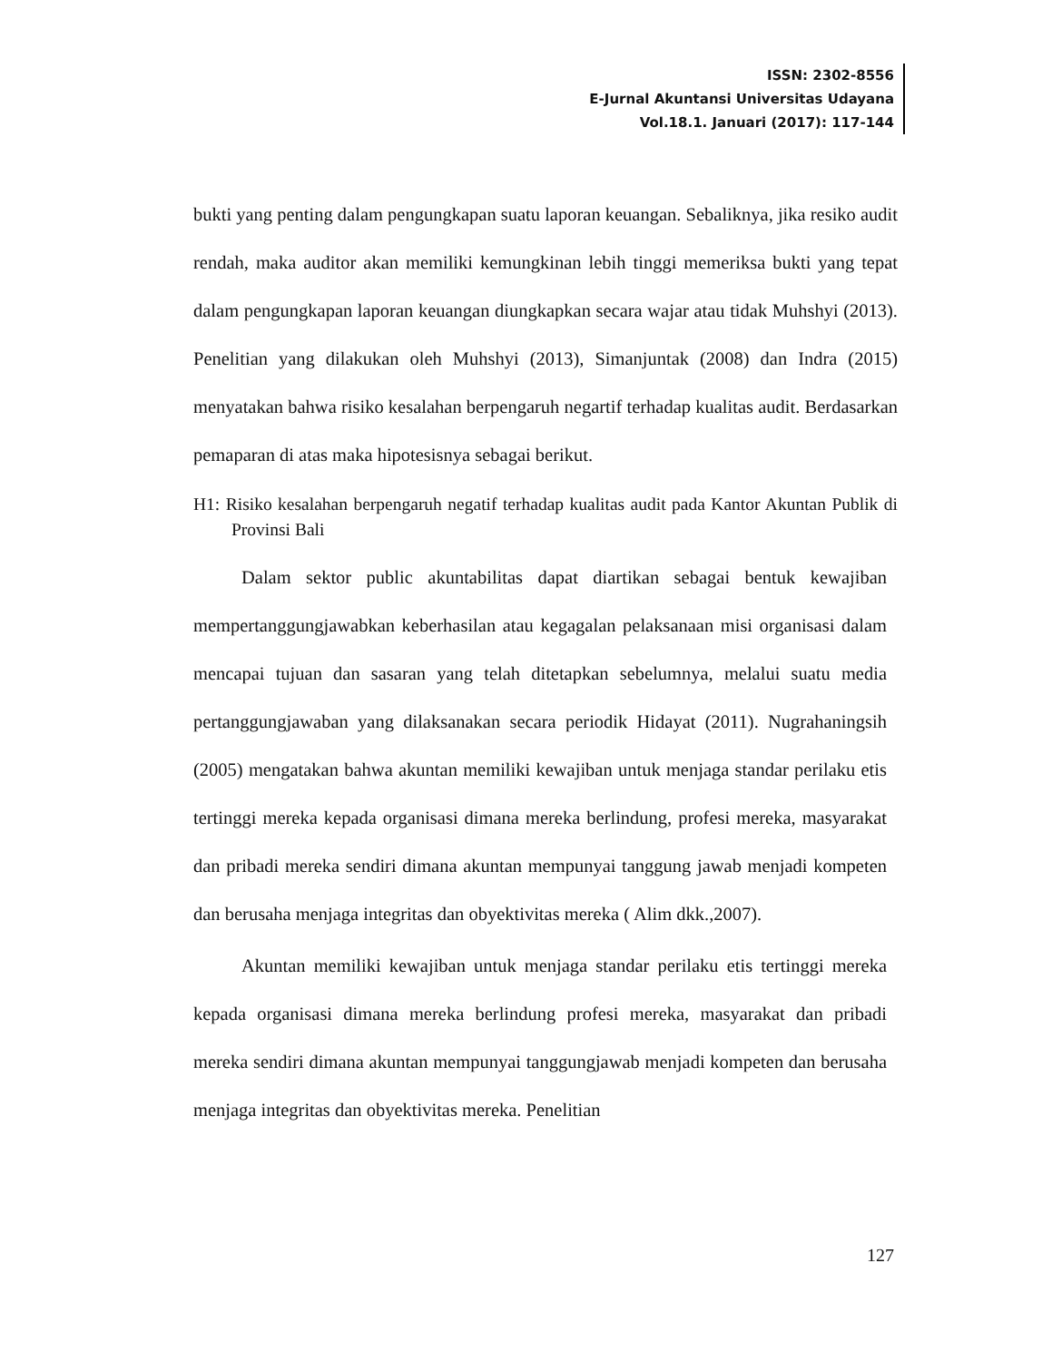ISSN: 2302-8556
E-Jurnal Akuntansi Universitas Udayana
Vol.18.1. Januari (2017): 117-144
bukti yang penting dalam pengungkapan suatu laporan keuangan. Sebaliknya, jika resiko audit rendah, maka auditor akan memiliki kemungkinan lebih tinggi memeriksa bukti yang tepat dalam pengungkapan laporan keuangan diungkapkan secara wajar atau tidak Muhshyi (2013). Penelitian yang dilakukan oleh Muhshyi (2013), Simanjuntak (2008) dan Indra (2015) menyatakan bahwa risiko kesalahan berpengaruh negartif terhadap kualitas audit. Berdasarkan pemaparan di atas maka hipotesisnya sebagai berikut.
H1: Risiko kesalahan berpengaruh negatif terhadap kualitas audit pada Kantor Akuntan Publik di Provinsi Bali
Dalam sektor public akuntabilitas dapat diartikan sebagai bentuk kewajiban mempertanggungjawabkan keberhasilan atau kegagalan pelaksanaan misi organisasi dalam mencapai tujuan dan sasaran yang telah ditetapkan sebelumnya, melalui suatu media pertanggungjawaban yang dilaksanakan secara periodik Hidayat (2011). Nugrahaningsih (2005) mengatakan bahwa akuntan memiliki kewajiban untuk menjaga standar perilaku etis tertinggi mereka kepada organisasi dimana mereka berlindung, profesi mereka, masyarakat dan pribadi mereka sendiri dimana akuntan mempunyai tanggung jawab menjadi kompeten dan berusaha menjaga integritas dan obyektivitas mereka ( Alim dkk.,2007).
Akuntan memiliki kewajiban untuk menjaga standar perilaku etis tertinggi mereka kepada organisasi dimana mereka berlindung profesi mereka, masyarakat dan pribadi mereka sendiri dimana akuntan mempunyai tanggungjawab menjadi kompeten dan berusaha menjaga integritas dan obyektivitas mereka. Penelitian
127